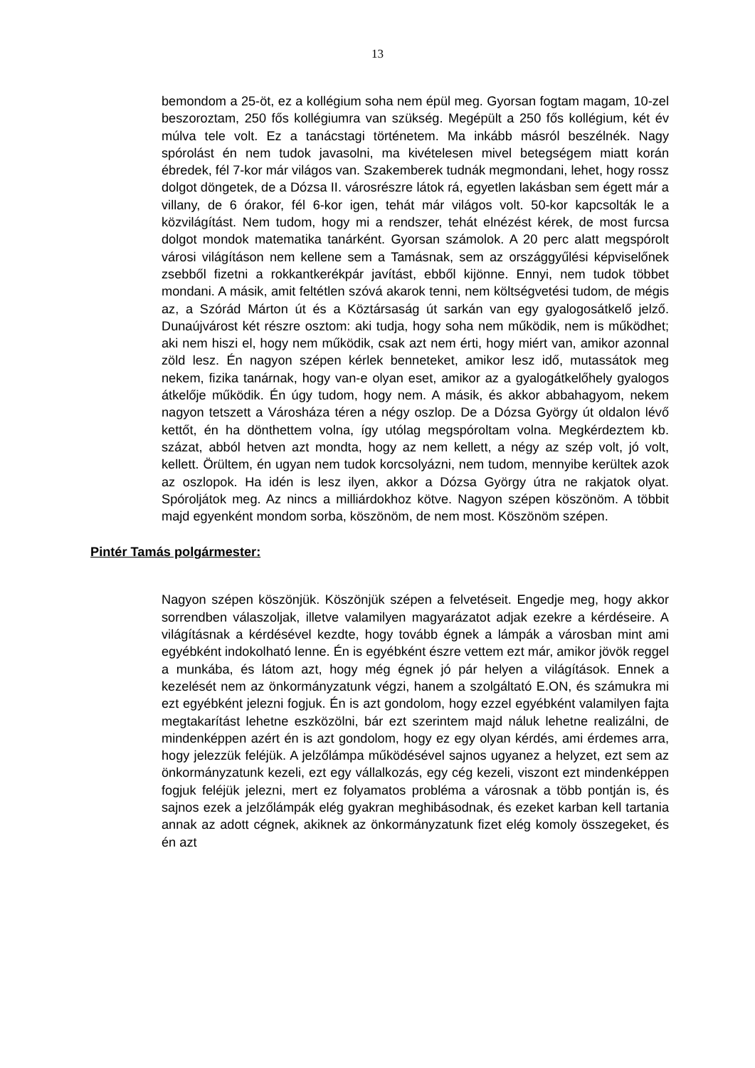13
bemondom a 25-öt, ez a kollégium soha nem épül meg. Gyorsan fogtam magam, 10-zel beszoroztam, 250 fős kollégiumra van szükség. Megépült a 250 fős kollégium, két év múlva tele volt. Ez a tanácstagi történetem. Ma inkább másról beszélnék. Nagy spórolást én nem tudok javasolni, ma kivételesen mivel betegségem miatt korán ébredek, fél 7-kor már világos van. Szakemberek tudnák megmondani, lehet, hogy rossz dolgot döngetek, de a Dózsa II. városrészre látok rá, egyetlen lakásban sem égett már a villany, de 6 órakor, fél 6-kor igen, tehát már világos volt. 50-kor kapcsolták le a közvilágítást. Nem tudom, hogy mi a rendszer, tehát elnézést kérek, de most furcsa dolgot mondok matematika tanárként. Gyorsan számolok. A 20 perc alatt megspórolt városi világításon nem kellene sem a Tamásnak, sem az országgyűlési képviselőnek zsebből fizetni a rokkantkerékpár javítást, ebből kijönne. Ennyi, nem tudok többet mondani. A másik, amit feltétlen szóvá akarok tenni, nem költségvetési tudom, de mégis az, a Szórád Márton út és a Köztársaság út sarkán van egy gyalogosátkelő jelző. Dunaújvárost két részre osztom: aki tudja, hogy soha nem működik, nem is működhet; aki nem hiszi el, hogy nem működik, csak azt nem érti, hogy miért van, amikor azonnal zöld lesz. Én nagyon szépen kérlek benneteket, amikor lesz idő, mutassátok meg nekem, fizika tanárnak, hogy van-e olyan eset, amikor az a gyalogátkelőhely gyalogos átkelője működik. Én úgy tudom, hogy nem. A másik, és akkor abbahagyom, nekem nagyon tetszett a Városháza téren a négy oszlop. De a Dózsa György út oldalon lévő kettőt, én ha dönthettem volna, így utólag megspóroltam volna. Megkérdeztem kb. százat, abból hetven azt mondta, hogy az nem kellett, a négy az szép volt, jó volt, kellett. Örültem, én ugyan nem tudok korcsolyázni, nem tudom, mennyibe kerültek azok az oszlopok. Ha idén is lesz ilyen, akkor a Dózsa György útra ne rakjatok olyat. Spóroljátok meg. Az nincs a milliárdokhoz kötve. Nagyon szépen köszönöm. A többit majd egyenként mondom sorba, köszönöm, de nem most. Köszönöm szépen.
Pintér Tamás polgármester:
Nagyon szépen köszönjük. Köszönjük szépen a felvetéseit. Engedje meg, hogy akkor sorrendben válaszoljak, illetve valamilyen magyarázatot adjak ezekre a kérdéseire. A világításnak a kérdésével kezdte, hogy tovább égnek a lámpák a városban mint ami egyébként indokolható lenne. Én is egyébként észre vettem ezt már, amikor jövök reggel a munkába, és látom azt, hogy még égnek jó pár helyen a világítások. Ennek a kezelését nem az önkormányzatunk végzi, hanem a szolgáltató E.ON, és számukra mi ezt egyébként jelezni fogjuk. Én is azt gondolom, hogy ezzel egyébként valamilyen fajta megtakarítást lehetne eszközölni, bár ezt szerintem majd náluk lehetne realizálni, de mindenképpen azért én is azt gondolom, hogy ez egy olyan kérdés, ami érdemes arra, hogy jelezzük feléjük. A jelzőlámpa működésével sajnos ugyanez a helyzet, ezt sem az önkormányzatunk kezeli, ezt egy vállalkozás, egy cég kezeli, viszont ezt mindenképpen fogjuk feléjük jelezni, mert ez folyamatos probléma a városnak a több pontján is, és sajnos ezek a jelzőlámpák elég gyakran meghibásodnak, és ezeket karban kell tartania annak az adott cégnek, akiknek az önkormányzatunk fizet elég komoly összegeket, és én azt